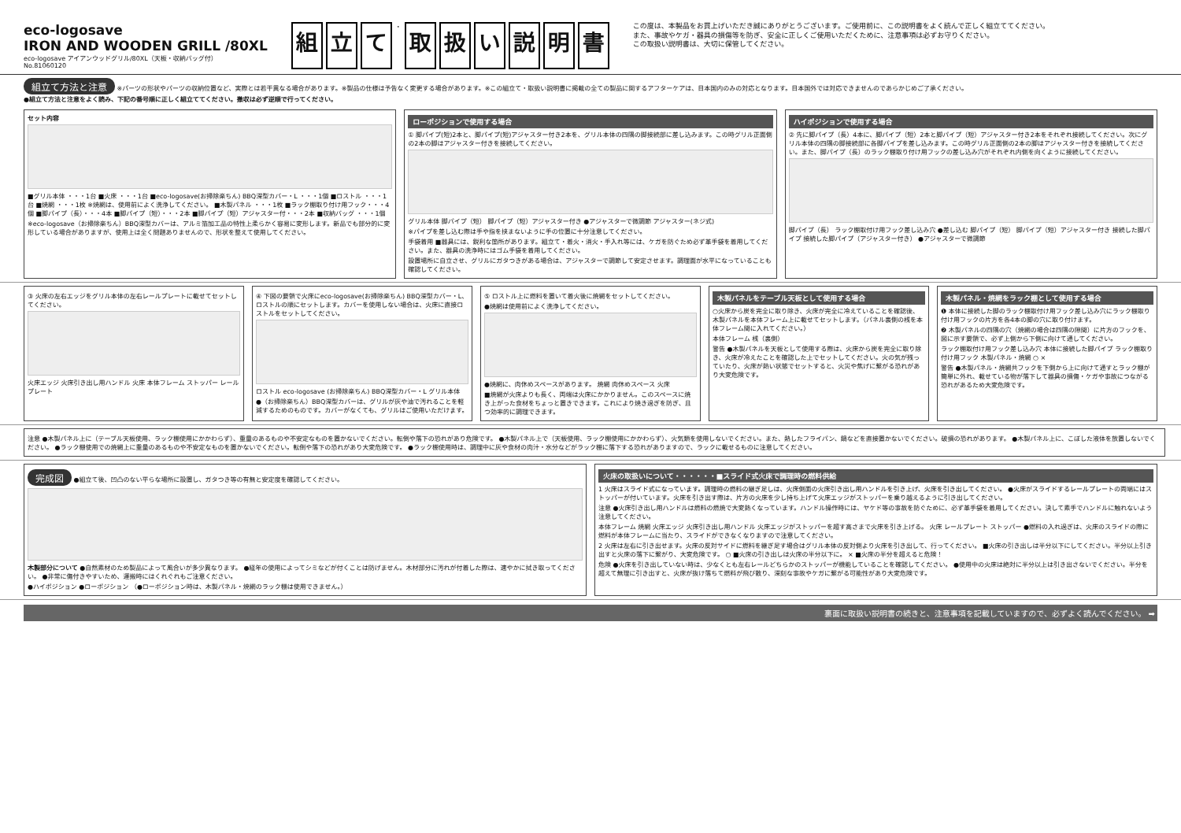eco-logosave
IRON AND WOODEN GRILL /80XL
eco-logosave アイアンウッドグリル/80XL（天板・収納バッグ付）
No.81060120
組立 て ・ 取扱い説明書
この度は、本製品をお買上げいただき誠にありがとうございます。ご使用前に、この説明書をよく読んで正しく組立ててください。
また、事故やケガ・器具の損傷等を防ぎ、安全に正しくご使用いただくために、注意事項は必ずお守りください。
この取扱い説明書は、大切に保管してください。
組立て方法と注意 ※パーツの形状やパーツの収納位置など、実際とは若干異なる場合があります。※製品の仕様は予告なく変更する場合があります。※この組立て・取扱い説明書に掲載の全ての製品に関するアフターケアは、日本国内のみの対応となります。日本国外では対応できませんのであらかじめご了承ください。
●組立て方法と注意をよく読み、下記の番号順に正しく組立ててください。撤収は必ず逆順で行ってください。
セット内容
■グリル本体 ・・・1台 ■火床 ・・・1台 ■eco-logosave(お掃除楽ちん) BBQ深型カバー・L ・・・1個 ■ロストル ・・・1台 ■焼網 ・・・1枚 ※焼網は、使用前によく洗浄してください。 ■木製パネル ・・・1枚 ■ラック棚取り付け用フック・・・4個 ■脚パイプ（長）・・・4本 ■脚パイプ（短）・・・2本 ■脚パイプ（短）アジャスター付・・・2本 ■収納バッグ ・・・1個
※eco-logosave（お掃除楽ちん）BBQ深型カバーは、アルミ箔加工品の特性上柔らかく容易に変形します。新品でも部分的に変形している場合がありますが、使用上は全く問題ありませんので、形状を整えて使用してください。
ローポジションで使用する場合
① 脚パイプ(短)2本と、脚パイプ(短)アジャスター付き2本を、グリル本体の四隅の脚接続部に差し込みます。この時グリル正面側の2本の脚はアジャスター付きを接続してください。
グリル本体 脚パイプ（短） 脚パイプ（短）アジャスター付き ●アジャスターで微調節 アジャスター(ネジ式)
※パイプを差し込む際は手や指を挟まないように手の位置に十分注意してください。
手袋着用 ■器具には、鋭利な箇所があります。組立て・着火・消火・手入れ等には、ケガを防ぐため必ず革手袋を着用してください。また、器具の洗浄時にはゴム手袋を着用してください。
設置場所に自立させ、グリルにガタつきがある場合は、アジャスターで調節して安定させます。調理面が水平になっていることも確認してください。
ハイポジションで使用する場合
② 先に脚パイプ（長）4本に、脚パイプ（短）2本と脚パイプ（短）アジャスター付き2本をそれぞれ接続してください。次にグリル本体の四隅の脚接続部に各脚パイプを差し込みます。この時グリル正面側の2本の脚はアジャスター付きを接続してください。また、脚パイプ（長）のラック棚取り付け用フックの差し込み穴がそれぞれ内側を向くように接続してください。
脚パイプ（長） ラック棚取付け用フック差し込み穴 ●差し込む 脚パイプ（短） 脚パイプ（短）アジャスター付き 接続した脚パイプ 接続した脚パイプ（アジャスター付き） ●アジャスターで微調節
③ 火床の左右エッジをグリル本体の左右レールプレートに載せてセットしてください。
火床エッジ 火床引き出し用ハンドル 火床 本体フレーム ストッパー レールプレート
④ 下図の要領で火床にeco-logosave(お掃除楽ちん) BBQ深型カバー・L、ロストルの順にセットします。カバーを使用しない場合は、火床に直接ロストルをセットしてください。
ロストル eco-logosave (お掃除楽ちん) BBQ深型カバー・L グリル本体
●（お掃除楽ちん）BBQ深型カバーは、グリルが灰や油で汚れることを軽減するためのものです。カバーがなくても、グリルはご使用いただけます。
⑤ ロストル上に燃料を置いて着火後に焼網をセットしてください。
●焼網は使用前によく洗浄してください。
●焼網に、肉休めスペースがあります。 焼網 肉休めスペース 火床
■焼網が火床よりも長く、両端は火床にかかりません。このスペースに焼き上がった食材をちょっと置きできます。これにより焼き過ぎを防ぎ、且つ効率的に調理できます。
木製パネルをテーブル天板として使用する場合
○火床から炭を完全に取り除き、火床が完全に冷えていることを確認後、木製パネルを本体フレーム上に載せてセットします。（パネル裏側の桟を本体フレーム間に入れてください。）
本体フレーム 桟（裏側）
警告 ●木製パネルを天板として使用する際は、火床から炭を完全に取り除き、火床が冷えたことを確認した上でセットしてください。火の気が残っていたり、火床が熱い状態でセットすると、火災や焦げに繋がる恐れがあり大変危険です。
木製パネル・焼網をラック棚として使用する場合
❶ 本体に接続した脚のラック棚取付け用フック差し込み穴にラック棚取り付け用フックの片方を各4本の脚の穴に取り付けます。
❷ 木製パネルの四隅の穴（焼網の場合は四隅の隙間）に片方のフックを、図に示す要領で、必ず上側から下側に向けて通してください。
ラック棚取付け用フック差し込み穴 本体に接続した脚パイプ ラック棚取り付け用フック 木製パネル・焼網 ○ ×
警告 ●木製パネル・焼網共フックを下側から上に向けて通すとラック棚が簡単に外れ、載せている物が落下して器具の損傷・ケガや事故につながる恐れがあるため大変危険です。
注意 ●木製パネル上に（テーブル天板使用、ラック棚使用にかかわらず）、重量のあるものや不安定なものを置かないでください。転倒や落下の恐れがあり危険です。 ●木製パネル上で（天板使用、ラック棚使用にかかわらず）、火気類を使用しないでください。また、熱したフライパン、鍋などを直接置かないでください。破損の恐れがあります。 ●木製パネル上に、こぼした液体を放置しないでください。 ●ラック棚使用での焼網上に重量のあるものや不安定なものを置かないでください。転倒や落下の恐れがあり大変危険です。 ●ラック棚使用時は、調理中に灰や食材の肉汁・水分などがラック棚に落下する恐れがありますので、ラックに載せるものに注意してください。
完成図 ●組立て後、凹凸のない平らな場所に設置し、ガタつき等の有無と安定度を確認してください。
木製部分について ●自然素材のため製品によって風合いが多少異なります。 ●経年の使用によってシミなどが付くことは防げません。木材部分に汚れが付着した際は、速やかに拭き取ってください。 ●非常に傷付きやすいため、運搬時にはくれぐれもご注意ください。
●ハイポジション ●ローポジション （●ローポジション時は、木製パネル・焼網のラック棚は使用できません。）
火床の取扱いについて・・・・・・■スライド式火床で調理時の燃料供給
1 火床はスライド式になっています。調理時の燃料の継ぎ足しは、火床側面の火床引き出し用ハンドルを引き上げ、火床を引き出してください。 ●火床がスライドするレールプレートの両端にはストッパーが付いています。火床を引き出す際は、片方の火床を少し持ち上げて火床エッジがストッパーを乗り越えるように引き出してください。
注意 ●火床引き出し用ハンドルは燃料の燃焼で大変熱くなっています。ハンドル操作時には、ヤケド等の事故を防ぐために、必ず革手袋を着用してください。決して素手でハンドルに触れないよう注意してください。
本体フレーム 焼網 火床エッジ 火床引き出し用ハンドル 火床エッジがストッパーを超す高さまで火床を引き上げる。 火床 レールプレート ストッパー ●燃料の入れ過ぎは、火床のスライドの際に燃料が本体フレームに当たり、スライドができなくなりますので注意してください。
2 火床は左右に引き出せます。火床の反対サイドに燃料を継ぎ足す場合はグリル本体の反対側より火床を引き出して、行ってください。 ■火床の引き出しは半分以下にしてください。半分以上引き出すと火床の落下に繋がり、大変危険です。 ○ ■火床の引き出しは火床の半分以下に。 × ■火床の半分を超えると危険！
危険 ●火床を引き出していない時は、少なくとも左右レールどちらかのストッパーが機能していることを確認してください。 ●使用中の火床は絶対に半分以上は引き出さないでください。半分を超えて無理に引き出すと、火床が抜け落ちて燃料が飛び散り、深刻な事故やケガに繋がる可能性があり大変危険です。
裏面に取扱い説明書の続きと、注意事項を記載していますので、必ずよく読んでください。 ➡